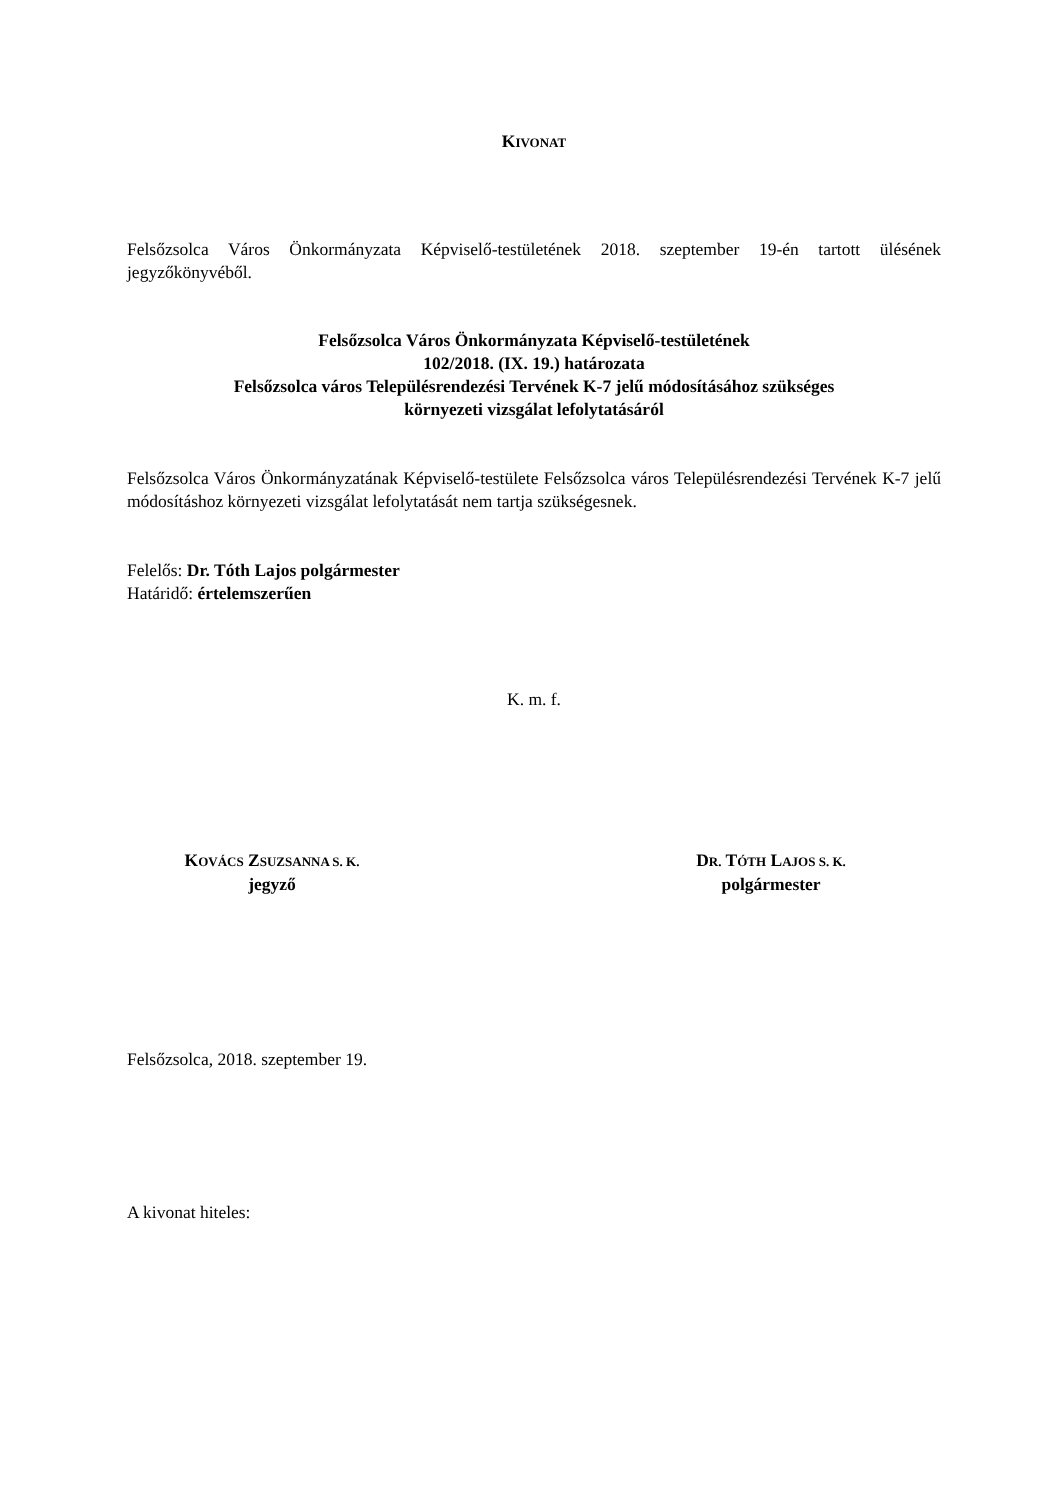KIVONAT
Felsőzsolca Város Önkormányzata Képviselő-testületének 2018. szeptember 19-én tartott ülésének jegyzőkönyvéből.
Felsőzsolca Város Önkormányzata Képviselő-testületének
102/2018. (IX. 19.) határozata
Felsőzsolca város Településrendezési Tervének K-7 jelű módosításához szükséges
környezeti vizsgálat lefolytatásáról
Felsőzsolca Város Önkormányzatának Képviselő-testülete Felsőzsolca város Településrendezési Tervének K-7 jelű módosításhoz környezeti vizsgálat lefolytatását nem tartja szükségesnek.
Felelős: Dr. Tóth Lajos polgármester
Határidő: értelemszerűen
K. m. f.
KOVÁCS ZSUZSANNA S. K.
jegyző
DR. TÓTH LAJOS S. K.
polgármester
Felsőzsolca, 2018. szeptember 19.
A kivonat hiteles: